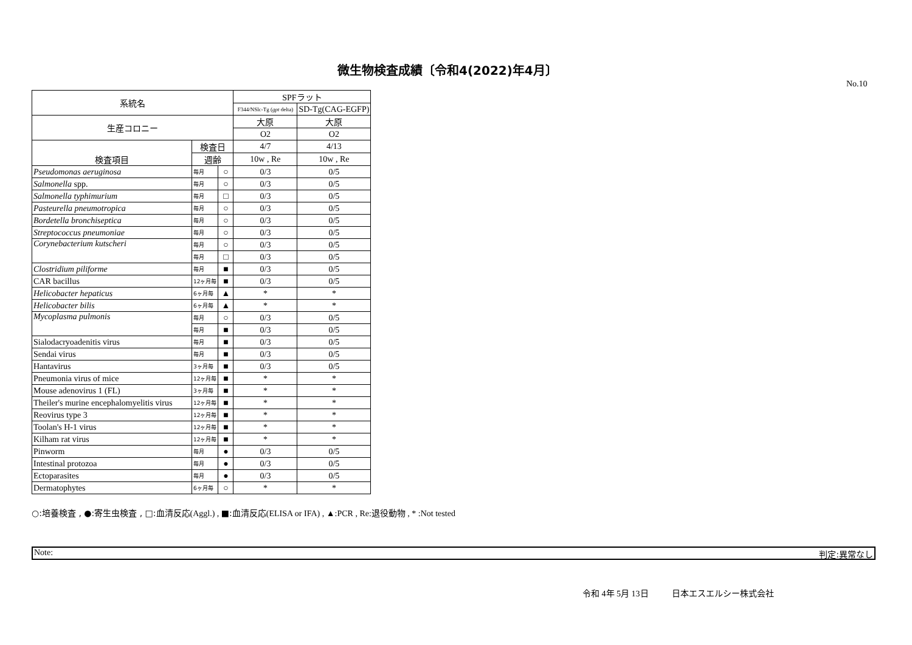微生物検査成績〔令和4(2022)年4月〕
No.10
| 系統名 | | | SPF ラット | |
| | | | F344/NSlc-Tg ( gpt delta) | SD-Tg(CAG-EGFP) |
| 生産コロニー | | | 大原 | 大原 |
| | | | O2 | O2 |
| 検査項目 | 検査日 | | 4/7 | 4/13 |
| | 週齢 | | 10w , Re | 10w , Re |
| Pseudomonas aeruginosa | 毎月 | ○ | 0/3 | 0/5 |
| Salmonella spp. | 毎月 | ○ | 0/3 | 0/5 |
| Salmonella typhimurium | 毎月 | □ | 0/3 | 0/5 |
| Pasteurella pneumotropica | 毎月 | ○ | 0/3 | 0/5 |
| Bordetella bronchiseptica | 毎月 | ○ | 0/3 | 0/5 |
| Streptococcus pneumoniae | 毎月 | ○ | 0/3 | 0/5 |
| Corynebacterium kutscheri | 毎月 | ○ | 0/3 | 0/5 |
| | 毎月 | □ | 0/3 | 0/5 |
| Clostridium piliforme | 毎月 | ■ | 0/3 | 0/5 |
| CAR bacillus | 12ヶ月毎 | ■ | 0/3 | 0/5 |
| Helicobacter hepaticus | 6ヶ月毎 | ▲ | * | * |
| Helicobacter bilis | 6ヶ月毎 | ▲ | * | * |
| Mycoplasma pulmonis | 毎月 | ○ | 0/3 | 0/5 |
| | 毎月 | ■ | 0/3 | 0/5 |
| Sialodacryoadenitis virus | 毎月 | ■ | 0/3 | 0/5 |
| Sendai virus | 毎月 | ■ | 0/3 | 0/5 |
| Hantavirus | 3ヶ月毎 | ■ | 0/3 | 0/5 |
| Pneumonia virus of mice | 12ヶ月毎 | ■ | * | * |
| Mouse adenovirus 1 (FL) | 3ヶ月毎 | ■ | * | * |
| Theiler's murine encephalomyelitis virus | 12ヶ月毎 | ■ | * | * |
| Reovirus type 3 | 12ヶ月毎 | ■ | * | * |
| Toolan's H-1 virus | 12ヶ月毎 | ■ | * | * |
| Kilham rat virus | 12ヶ月毎 | ■ | * | * |
| Pinworm | 毎月 | ● | 0/3 | 0/5 |
| Intestinal protozoa | 毎月 | ● | 0/3 | 0/5 |
| Ectoparasites | 毎月 | ● | 0/3 | 0/5 |
| Dermatophytes | 6ヶ月毎 | ○ | * | * |
○:培養検査 , ●:寄生虫検査 , □:血清反応(Aggl.) , ■:血清反応(ELISA or IFA) , ▲:PCR , Re:退役動物 , * :Not tested
Note: 判定:異常なし
令和 4年 5月 13日 日本エスエルシー株式会社